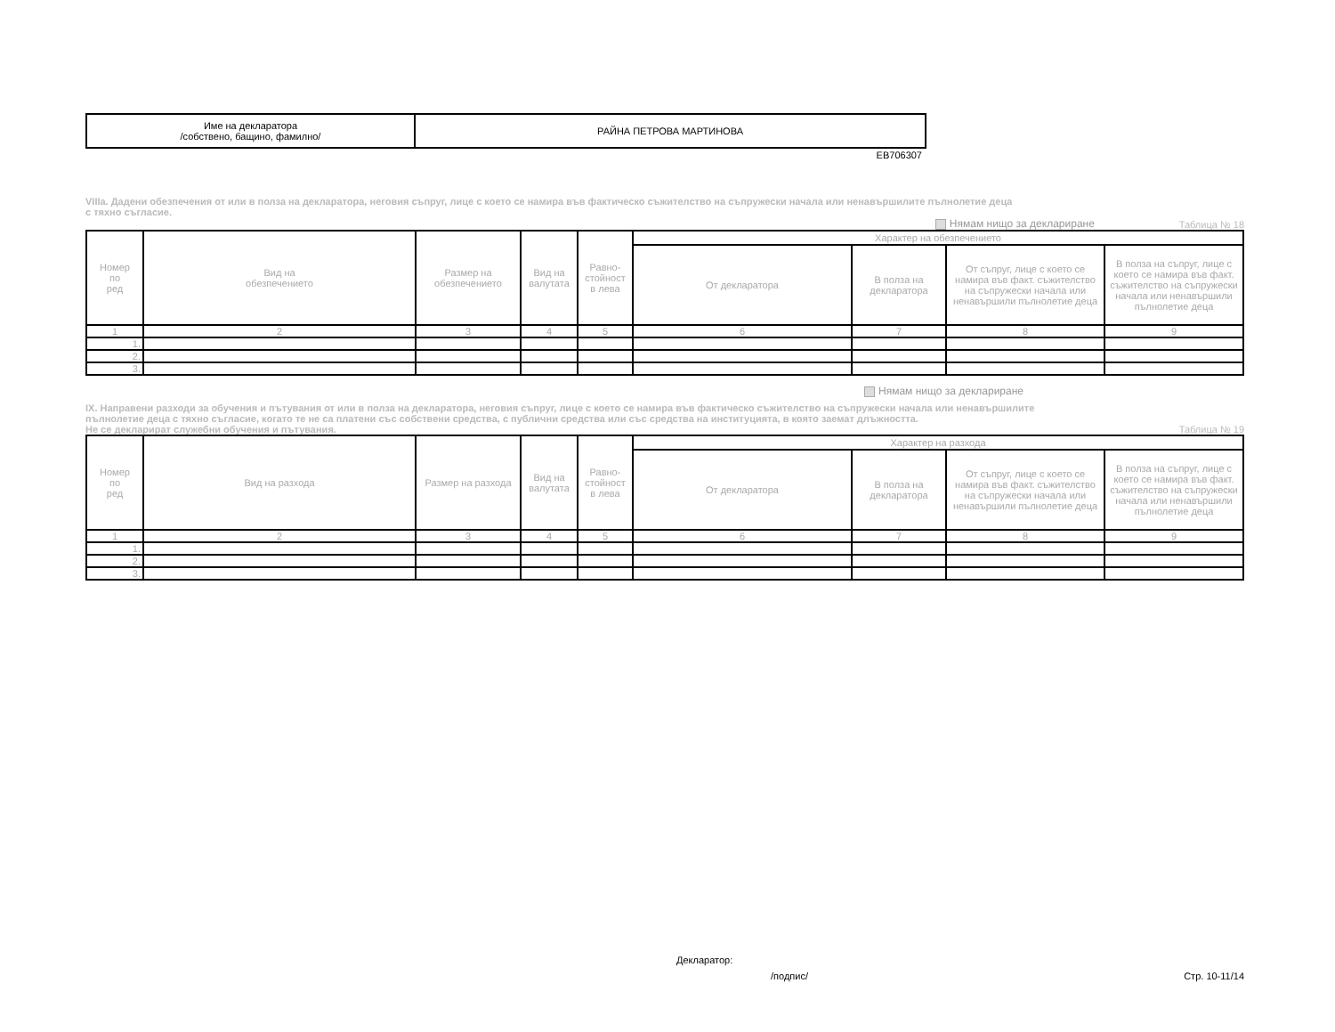| Име на декларатора /собствено, бащино, фамилно/ | РАЙНА ПЕТРОВА МАРТИНОВА |
EB706307
VIIIa. Дадени обезпечения от или в полза на декларатора, неговия съпруг, лице с което се намира във фактическо съжителство на съпружески начала или ненавършилите пълнолетие деца
с тяхно съгласие.
Нямам нищо за деклариране
Таблица № 18
| Номер по ред | Вид на обезпечението | Размер на обезпечението | Вид на валутата | Равно- стойност в лева | Характер на обезпечението | | | |
| --- | --- | --- | --- | --- | --- | --- | --- | --- |
| | | | | | От декларатора | В полза на декларатора | От съпруг, лице с което се намира във факт. съжителство на съпружески начала или ненавършили пълнолетие деца | В полза на съпруг, лице с което се намира във факт. съжителство на съпружески начала или ненавършили пълнолетие деца |
| 1 | 2 | 3 | 4 | 5 | 6 | 7 | 8 | 9 |
| 1. | | | | | | | | |
| 2. | | | | | | | | |
| 3. | | | | | | | | |
Нямам нищо за деклариране
IX. Направени разходи за обучения и пътувания от или в полза на декларатора, неговия съпруг, лице с което се намира във фактическо съжителство на съпружески начала или ненавършилите
пълнолетие деца с тяхно съгласие, когато те не са платени със собствени средства, с публични средства или със средства на институцията, в която заемат длъжността.
Не се декларират служебни обучения и пътувания.
Таблица № 19
| Номер по ред | Вид на разхода | Размер на разхода | Вид на валутата | Равно- стойност в лева | Характер на разхода | | | |
| --- | --- | --- | --- | --- | --- | --- | --- | --- |
| | | | | | От декларатора | В полза на декларатора | От съпруг, лице с което се намира във факт. съжителство на съпружески начала или ненавършили пълнолетие деца | В полза на съпруг, лице с което се намира във факт. съжителство на съпружески начала или ненавършили пълнолетие деца |
| 1 | 2 | 3 | 4 | 5 | 6 | 7 | 8 | 9 |
| 1. | | | | | | | | |
| 2. | | | | | | | | |
| 3. | | | | | | | | |
Декларатор:
/подпис/ Стр. 10-11/14